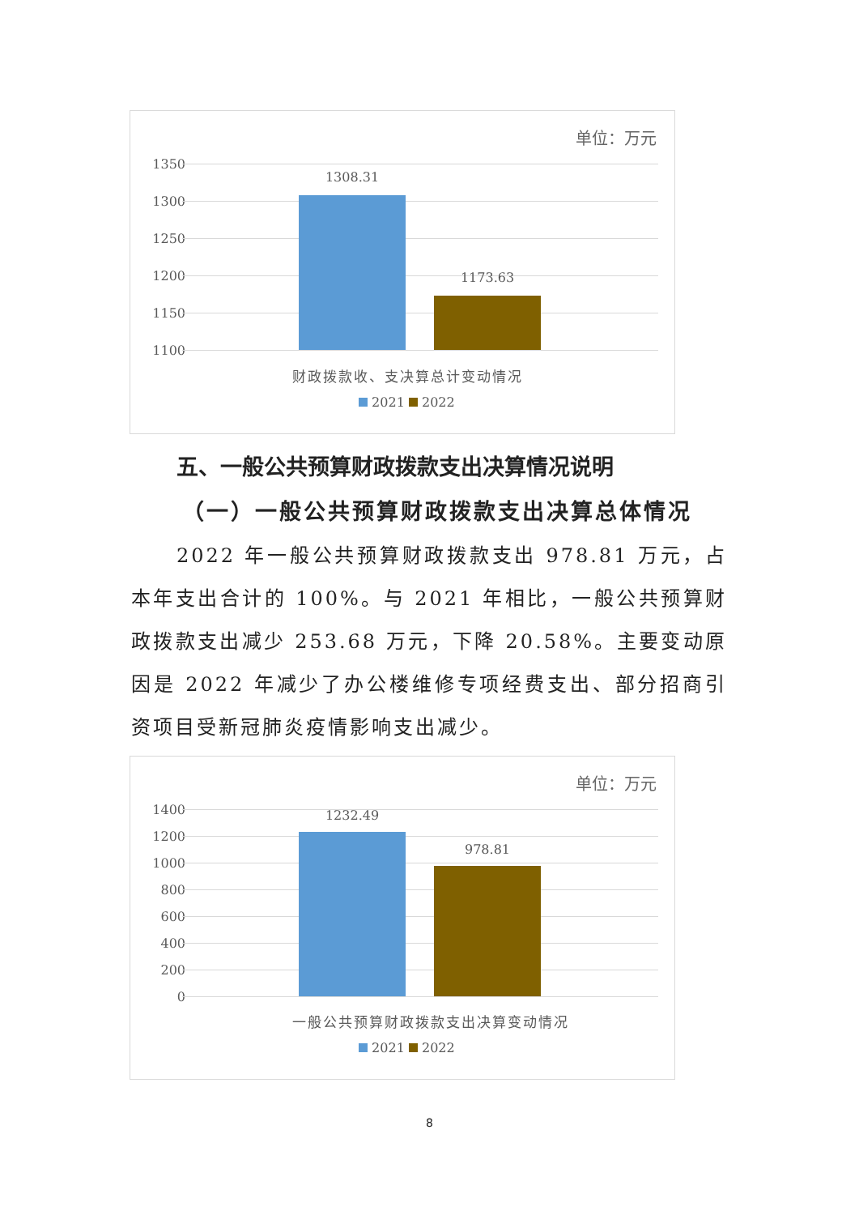单位：万元
1350
1300
1250
1200
1150
1100
1308.31
1173.63
财政拨款收、支决算总计变动情况
2021 2022
五、一般公共预算财政拨款支出决算情况说明
（一）一般公共预算财政拨款支出决算总体情况
2022 年一般公共预算财政拨款支出 978.81 万元，占本年支出合计的 100%。与 2021 年相比，一般公共预算财政拨款支出减少 253.68 万元，下降 20.58%。主要变动原因是 2022 年减少了办公楼维修专项经费支出、部分招商引资项目受新冠肺炎疫情影响支出减少。
单位：万元
1400
1200
1000
800
600
400
200
0
1232.49
978.81
一般公共预算财政拨款支出决算变动情况
2021 2022
8